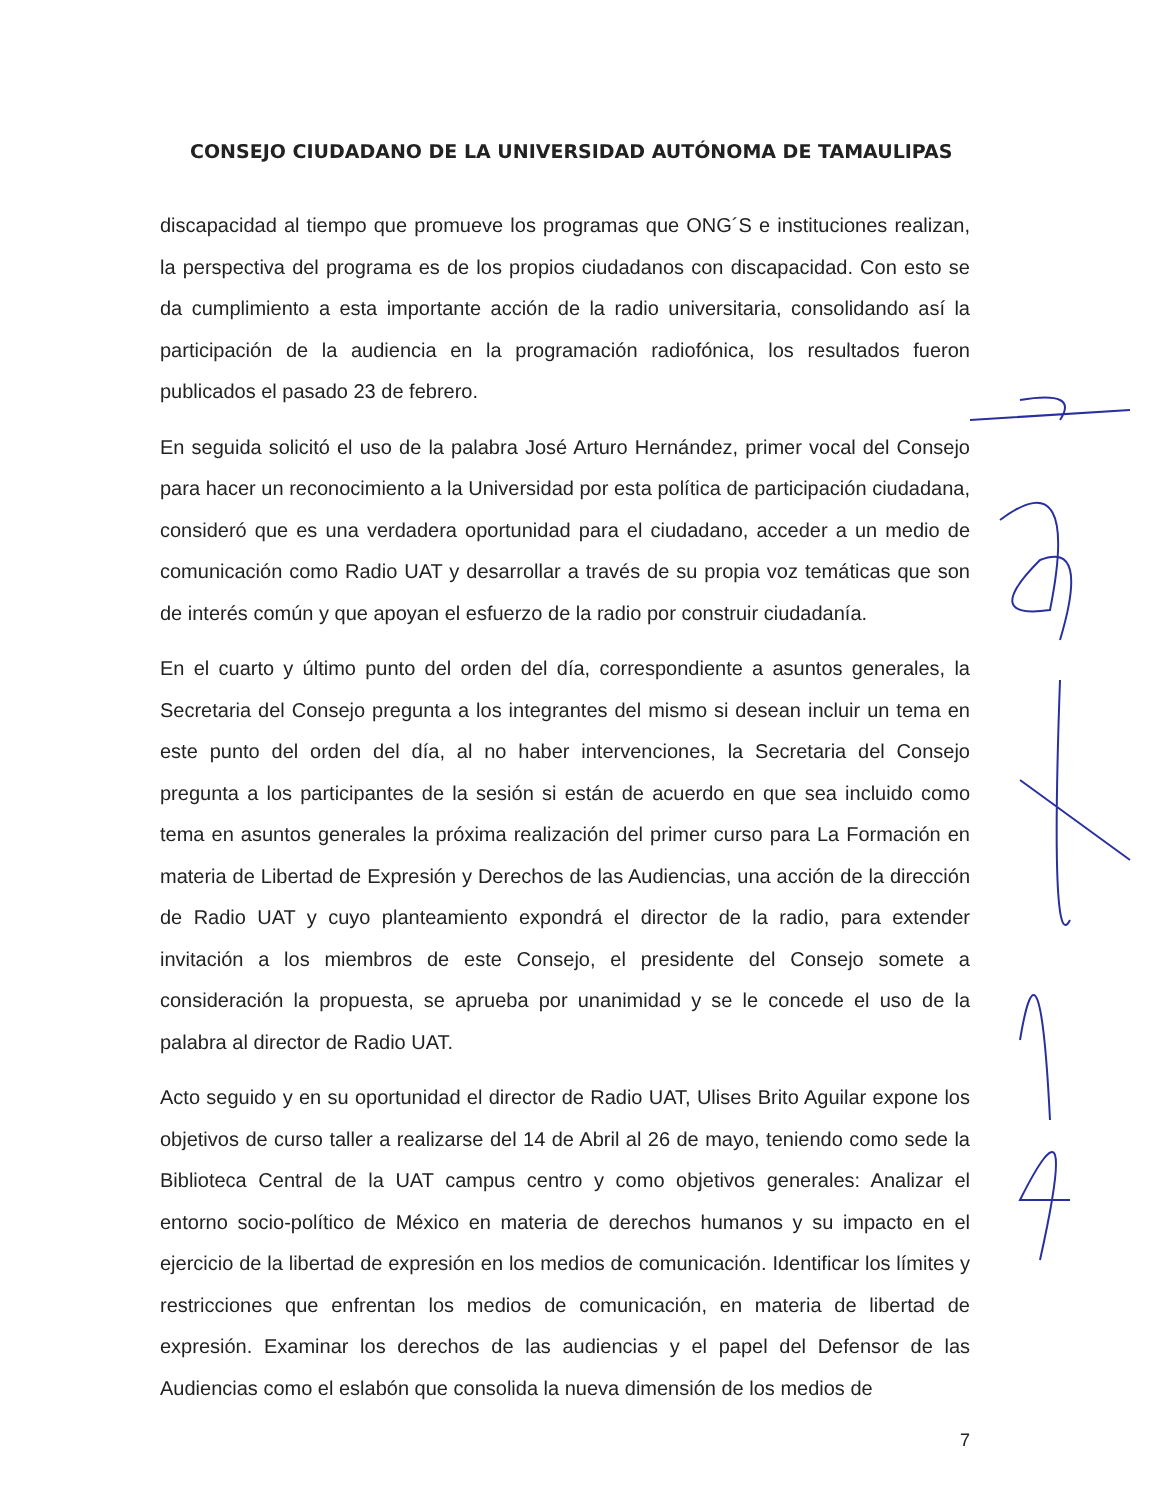CONSEJO CIUDADANO DE LA UNIVERSIDAD AUTÓNOMA DE TAMAULIPAS
discapacidad al tiempo que promueve los programas que ONG´S e instituciones realizan, la perspectiva del programa es de los propios ciudadanos con discapacidad. Con esto se da cumplimiento a esta importante acción de la radio universitaria, consolidando así la participación de la audiencia en la programación radiofónica, los resultados fueron publicados el pasado 23 de febrero.
En seguida solicitó el uso de la palabra José Arturo Hernández, primer vocal del Consejo para hacer un reconocimiento a la Universidad por esta política de participación ciudadana, consideró que es una verdadera oportunidad para el ciudadano, acceder a un medio de comunicación como Radio UAT y desarrollar a través de su propia voz temáticas que son de interés común y que apoyan el esfuerzo de la radio por construir ciudadanía.
En el cuarto y último punto del orden del día, correspondiente a asuntos generales, la Secretaria del Consejo pregunta a los integrantes del mismo si desean incluir un tema en este punto del orden del día, al no haber intervenciones, la Secretaria del Consejo pregunta a los participantes de la sesión si están de acuerdo en que sea incluido como tema en asuntos generales la próxima realización del primer curso para La Formación en materia de Libertad de Expresión y Derechos de las Audiencias, una acción de la dirección de Radio UAT y cuyo planteamiento expondrá el director de la radio, para extender invitación a los miembros de este Consejo, el presidente del Consejo somete a consideración la propuesta, se aprueba por unanimidad y se le concede el uso de la palabra al director de Radio UAT.
Acto seguido y en su oportunidad el director de Radio UAT, Ulises Brito Aguilar expone los objetivos de curso taller a realizarse del 14 de Abril al 26 de mayo, teniendo como sede la Biblioteca Central de la UAT campus centro y como objetivos generales: Analizar el entorno socio-político de México en materia de derechos humanos y su impacto en el ejercicio de la libertad de expresión en los medios de comunicación. Identificar los límites y restricciones que enfrentan los medios de comunicación, en materia de libertad de expresión. Examinar los derechos de las audiencias y el papel del Defensor de las Audiencias como el eslabón que consolida la nueva dimensión de los medios de
7